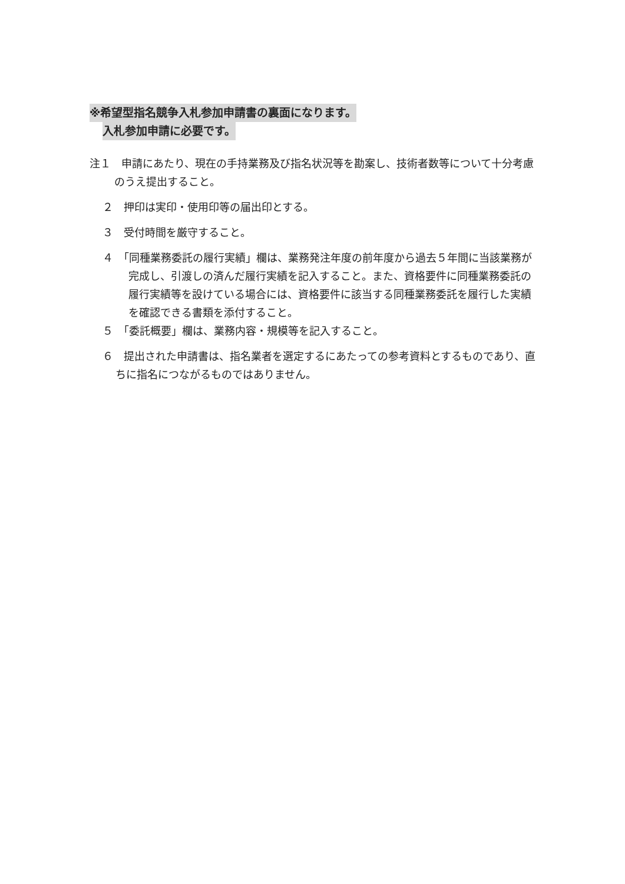※希望型指名競争入札参加申請書の裏面になります。
入札参加申請に必要です。
注１　申請にあたり、現在の手持業務及び指名状況等を勘案し、技術者数等について十分考慮のうえ提出すること。
２　押印は実印・使用印等の届出印とする。
３　受付時間を厳守すること。
４　「同種業務委託の履行実績」欄は、業務発注年度の前年度から過去５年間に当該業務が完成し、引渡しの済んだ履行実績を記入すること。また、資格要件に同種業務委託の履行実績等を設けている場合には、資格要件に該当する同種業務委託を履行した実績を確認できる書類を添付すること。
５　「委託概要」欄は、業務内容・規模等を記入すること。
６　提出された申請書は、指名業者を選定するにあたっての参考資料とするものであり、直ちに指名につながるものではありません。